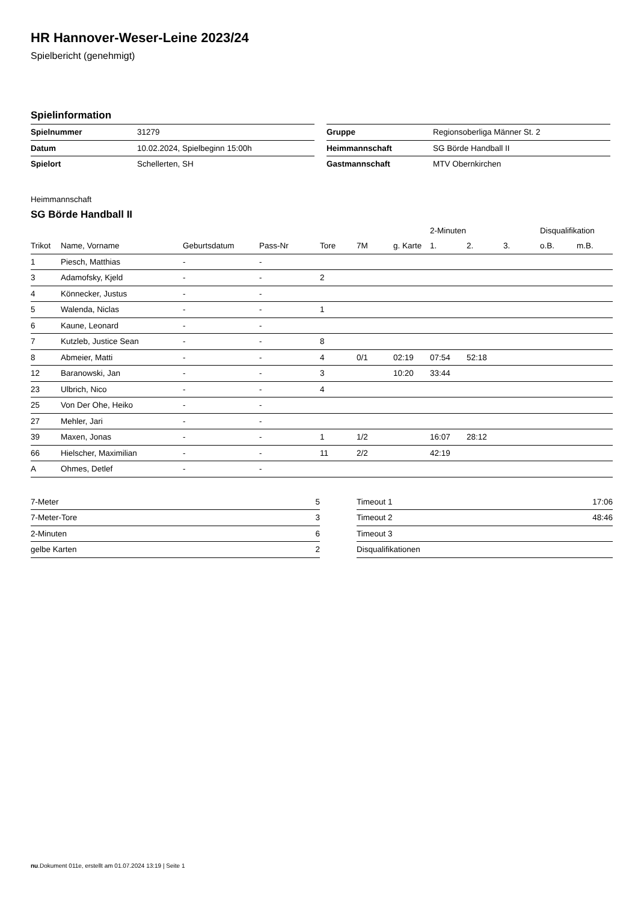HR Hannover-Weser-Leine 2023/24
Spielbericht (genehmigt)
Spielinformation
| Spielnummer | 31279 |
| Datum | 10.02.2024, Spielbeginn 15:00h |
| Spielort | Schellerten, SH |
| Gruppe | Regionsoberliga Männer St. 2 |
| Heimmannschaft | SG Börde Handball II |
| Gastmannschaft | MTV Obernkirchen |
Heimmannschaft
SG Börde Handball II
| | | | | | | | 2-Minuten | | | Disqualifikation | |
| --- | --- | --- | --- | --- | --- | --- | --- | --- | --- | --- | --- |
| Trikot | Name, Vorname | Geburtsdatum | Pass-Nr | Tore | 7M | g. Karte | 1. | 2. | 3. | o.B. | m.B. |
| 1 | Piesch, Matthias | - | - | | | | | | | | |
| 3 | Adamofsky, Kjeld | - | - | 2 | | | | | | | |
| 4 | Könnecker, Justus | - | - | | | | | | | | |
| 5 | Walenda, Niclas | - | - | 1 | | | | | | | |
| 6 | Kaune, Leonard | - | - | | | | | | | | |
| 7 | Kutzleb, Justice Sean | - | - | 8 | | | | | | | |
| 8 | Abmeier, Matti | - | - | 4 | 0/1 | 02:19 | 07:54 | 52:18 | | | |
| 12 | Baranowski, Jan | - | - | 3 | | 10:20 | 33:44 | | | | |
| 23 | Ulbrich, Nico | - | - | 4 | | | | | | | |
| 25 | Von Der Ohe, Heiko | - | - | | | | | | | | |
| 27 | Mehler, Jari | - | - | | | | | | | | |
| 39 | Maxen, Jonas | - | - | 1 | 1/2 | | 16:07 | 28:12 | | | |
| 66 | Hielscher, Maximilian | - | - | 11 | 2/2 | | 42:19 | | | | |
| A | Ohmes, Detlef | - | - | | | | | | | | |
| 7-Meter | 5 |
| 7-Meter-Tore | 3 |
| 2-Minuten | 6 |
| gelbe Karten | 2 |
| Timeout 1 | 17:06 |
| Timeout 2 | 48:46 |
| Timeout 3 | |
| Disqualifikationen | |
nu.Dokument 011e, erstellt am 01.07.2024 13:19 | Seite 1